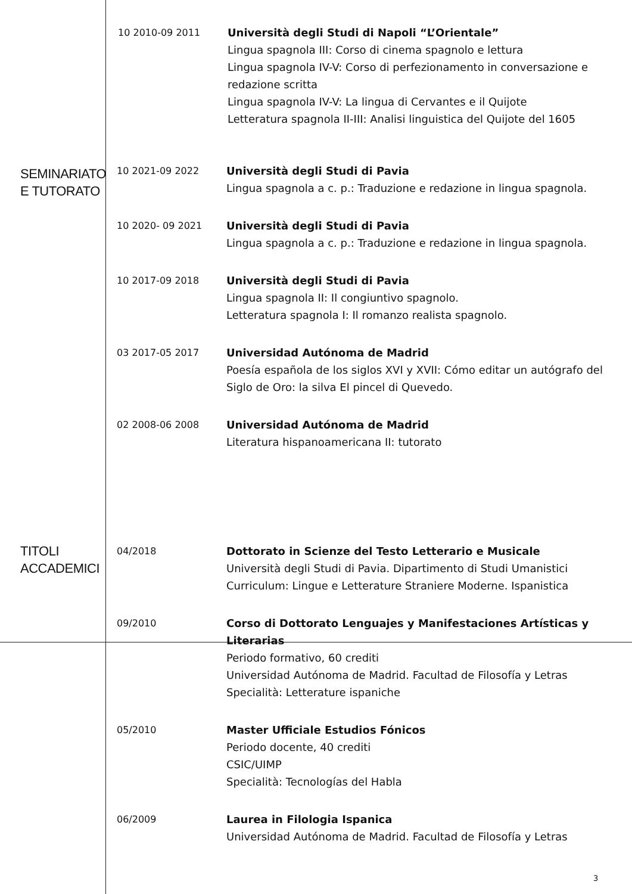10 2010-09 2011 Università degli Studi di Napoli “L’Orientale”
Lingua spagnola III: Corso di cinema spagnolo e lettura
Lingua spagnola IV-V: Corso di perfezionamento in conversazione e redazione scritta
Lingua spagnola IV-V: La lingua di Cervantes e il Quijote
Letteratura spagnola II-III: Analisi linguistica del Quijote del 1605
SEMINARIATO E TUTORATO
10 2021-09 2022 Università degli Studi di Pavia
Lingua spagnola a c. p.: Traduzione e redazione in lingua spagnola.
10 2020- 09 2021 Università degli Studi di Pavia
Lingua spagnola a c. p.: Traduzione e redazione in lingua spagnola.
10 2017-09 2018 Università degli Studi di Pavia
Lingua spagnola II: Il congiuntivo spagnolo.
Letteratura spagnola I: Il romanzo realista spagnolo.
03 2017-05 2017 Universidad Autónoma de Madrid
Poesía española de los siglos XVI y XVII: Cómo editar un autógrafo del Siglo de Oro: la silva El pincel di Quevedo.
02 2008-06 2008 Universidad Autónoma de Madrid
Literatura hispanoamericana II: tutorato
TITOLI ACCADEMICI
04/2018 Dottorato in Scienze del Testo Letterario e Musicale
Università degli Studi di Pavia. Dipartimento di Studi Umanistici
Curriculum: Lingue e Letterature Straniere Moderne. Ispanistica
09/2010 Corso di Dottorato Lenguajes y Manifestaciones Artísticas y Literarias
Periodo formativo, 60 crediti
Universidad Autónoma de Madrid. Facultad de Filosofía y Letras
Specialità: Letterature ispaniche
05/2010 Master Ufficiale Estudios Fónicos
Periodo docente, 40 crediti
CSIC/UIMP
Specialità: Tecnologías del Habla
06/2009 Laurea in Filologia Ispanica
Universidad Autónoma de Madrid. Facultad de Filosofía y Letras
3